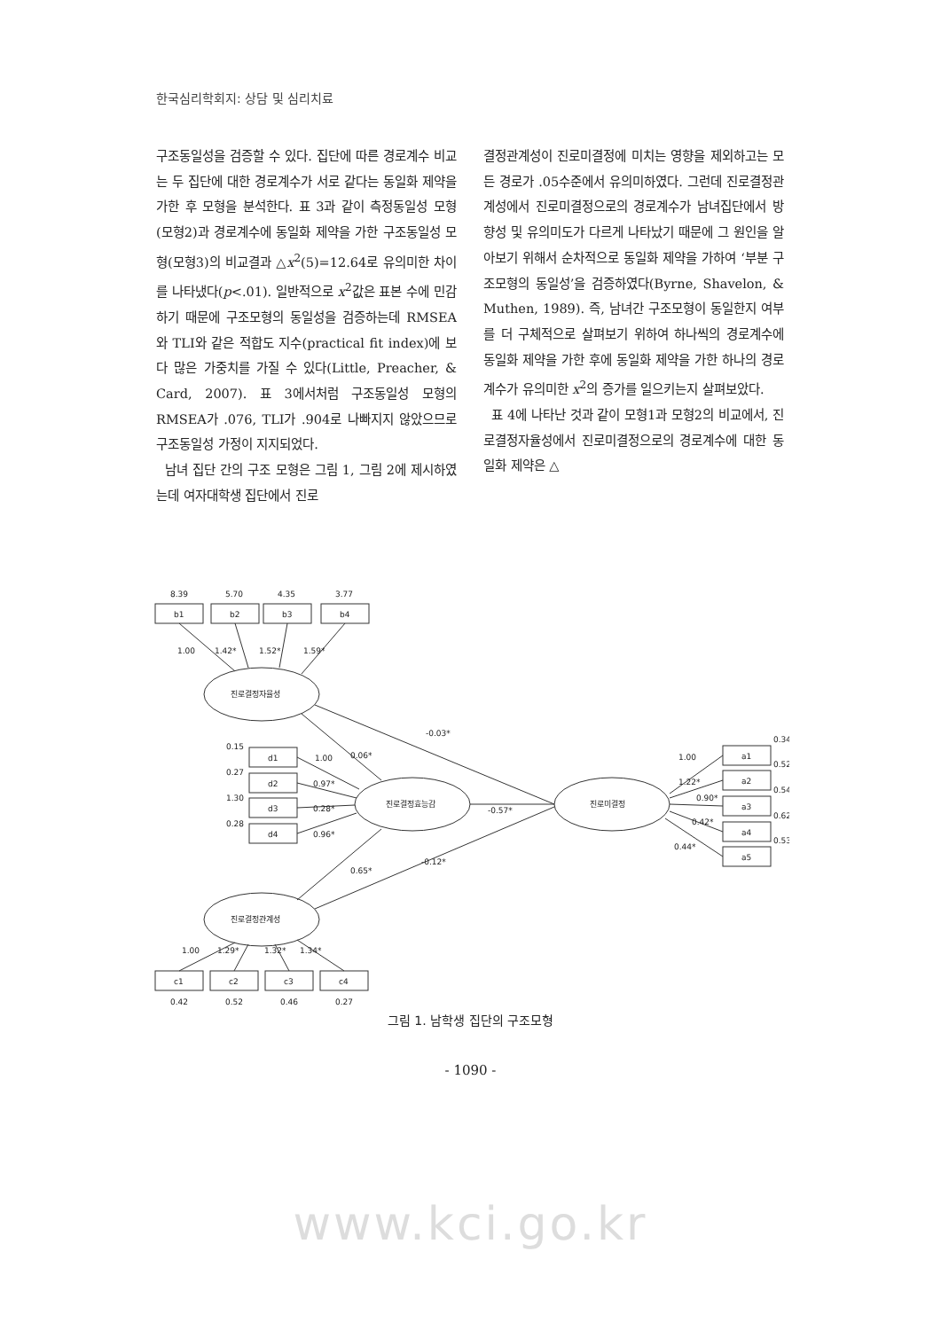한국심리학회지: 상담 및 심리치료
구조동일성을 검증할 수 있다. 집단에 따른 경로계수 비교는 두 집단에 대한 경로계수가 서로 같다는 동일화 제약을 가한 후 모형을 분석한다. 표 3과 같이 측정동일성 모형(모형2)과 경로계수에 동일화 제약을 가한 구조동일성 모형(모형3)의 비교결과 △x<sup>2</sup>(5)=12.64로 유의미한 차이를 나타냈다(p<.01). 일반적으로 x<sup>2</sup>값은 표본 수에 민감하기 때문에 구조모형의 동일성을 검증하는데 RMSEA와 TLI와 같은 적합도 지수(practical fit index)에 보다 많은 가중치를 가질 수 있다(Little, Preacher, & Card, 2007). 표 3에서처럼 구조동일성 모형의 RMSEA가 .076, TLI가 .904로 나빠지지 않았으므로 구조동일성 가정이 지지되었다.
남녀 집단 간의 구조 모형은 그림 1, 그림 2에 제시하였는데 여자대학생 집단에서 진로
결정관계성이 진로미결정에 미치는 영향을 제외하고는 모든 경로가 .05수준에서 유의미하였다. 그런데 진로결정관계성에서 진로미결정으로의 경로계수가 남녀집단에서 방향성 및 유의미도가 다르게 나타났기 때문에 그 원인을 알아보기 위해서 순차적으로 동일화 제약을 가하여 ‘부분 구조모형의 동일성’을 검증하였다(Byrne, Shavelon, & Muthen, 1989). 즉, 남녀간 구조모형이 동일한지 여부를 더 구체적으로 살펴보기 위하여 하나씩의 경로계수에 동일화 제약을 가한 후에 동일화 제약을 가한 하나의 경로계수가 유의미한 x<sup>2</sup>의 증가를 일으키는지 살펴보았다.
표 4에 나타난 것과 같이 모형1과 모형2의 비교에서, 진로결정자율성에서 진로미결정으로의 경로계수에 대한 동일화 제약은 △
8.39
5.70
4.35
3.77
b1
b2
b3
b4
1.00
1.42*
1.52*
1.59*
진로결정자율성
진로결정효능감
진로미결정
진로결정관계성
-0.03*
0.06*
-0.57*
0.65*
-0.12*
0.15
d1
1.00
0.27
d2
0.97*
1.30
d3
0.28*
0.28
d4
0.96*
0.34
a1
1.00
0.52
a2
1.22*
0.54
a3
0.90*
0.62
a4
0.42*
0.53
a5
0.44*
1.00
1.29*
1.32*
1.34*
c1
c2
c3
c4
0.42
0.52
0.46
0.27
그림 1. 남학생 집단의 구조모형
- 1090 -
www.kci.go.kr